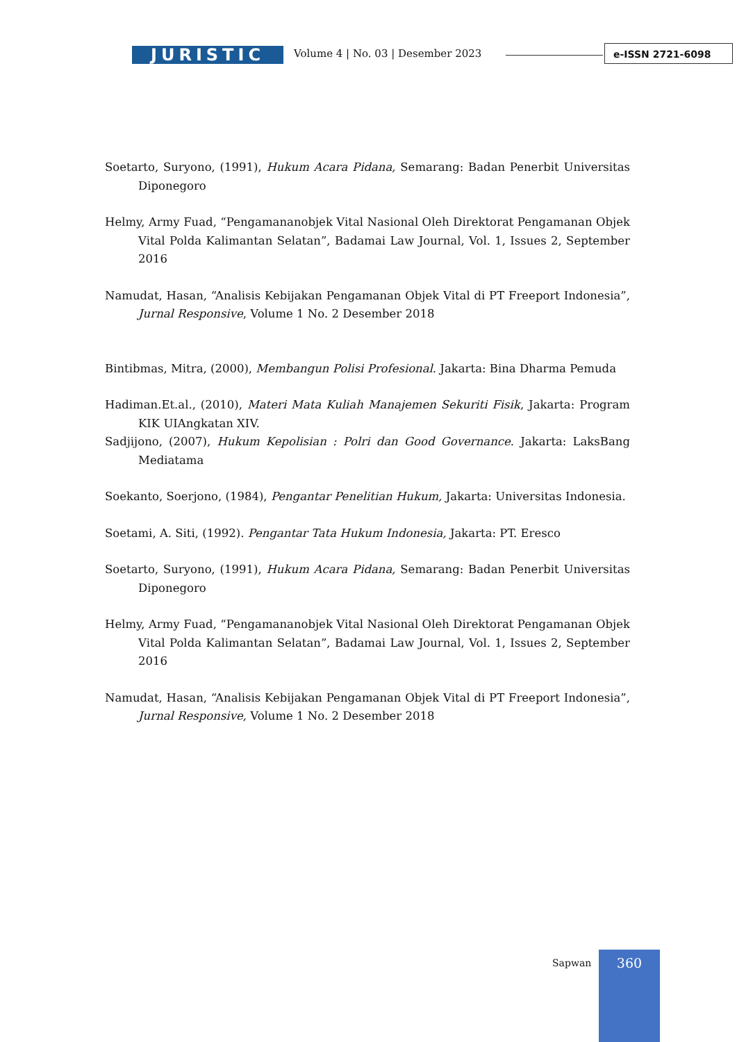JURISTIC
Volume 4 | No. 03 | Desember 2023
e-ISSN 2721-6098
Soetarto, Suryono, (1991), Hukum Acara Pidana, Semarang: Badan Penerbit Universitas Diponegoro
Helmy, Army Fuad, “Pengamananobjek Vital Nasional Oleh Direktorat Pengamanan Objek Vital Polda Kalimantan Selatan”, Badamai Law Journal, Vol. 1, Issues 2, September 2016
Namudat, Hasan, “Analisis Kebijakan Pengamanan Objek Vital di PT Freeport Indonesia”, Jurnal Responsive, Volume 1 No. 2 Desember 2018
Bintibmas, Mitra, (2000), Membangun Polisi Profesional. Jakarta: Bina Dharma Pemuda
Hadiman.Et.al., (2010), Materi Mata Kuliah Manajemen Sekuriti Fisik, Jakarta: Program KIK UIAngkatan XIV.
Sadjijono, (2007), Hukum Kepolisian : Polri dan Good Governance. Jakarta: LaksBang Mediatama
Soekanto, Soerjono, (1984), Pengantar Penelitian Hukum, Jakarta: Universitas Indonesia.
Soetami, A. Siti, (1992). Pengantar Tata Hukum Indonesia, Jakarta: PT. Eresco
Soetarto, Suryono, (1991), Hukum Acara Pidana, Semarang: Badan Penerbit Universitas Diponegoro
Helmy, Army Fuad, “Pengamananobjek Vital Nasional Oleh Direktorat Pengamanan Objek Vital Polda Kalimantan Selatan”, Badamai Law Journal, Vol. 1, Issues 2, September 2016
Namudat, Hasan, “Analisis Kebijakan Pengamanan Objek Vital di PT Freeport Indonesia”, Jurnal Responsive, Volume 1 No. 2 Desember 2018
Sapwan 360